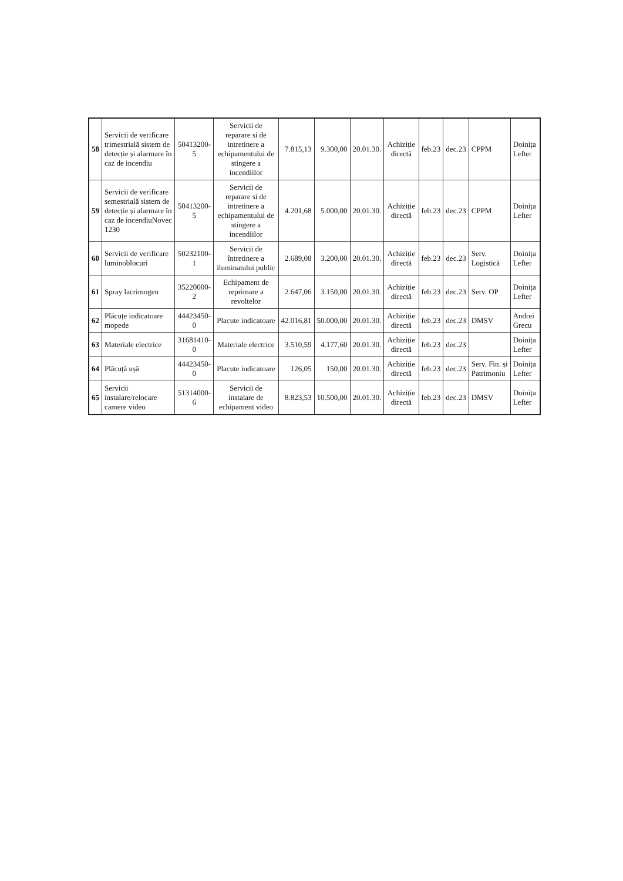| 58 | Servicii de verificare trimestrială sistem de detecție și alarmare în caz de incendiu | 50413200-5 | Servicii de reparare si de intretinere a echipamentului de stingere a incendiilor | 7.815,13 | 9.300,00 | 20.01.30. | Achiziție directă | feb.23 | dec.23 | CPPM | Doinița Lefter |
| 59 | Servicii de verificare semestrială sistem de detecție și alarmare în caz de incendiuNovec 1230 | 50413200-5 | Servicii de reparare si de intretinere a echipamentului de stingere a incendiilor | 4.201,68 | 5.000,00 | 20.01.30. | Achiziție directă | feb.23 | dec.23 | CPPM | Doinița Lefter |
| 60 | Servicii de verificare luminoblocuri | 50232100-1 | Servicii de întretinere a iluminatului public | 2.689,08 | 3.200,00 | 20.01.30. | Achiziție directă | feb.23 | dec.23 | Serv. Logistică | Doinița Lefter |
| 61 | Spray lacrimogen | 35220000-2 | Echipament de reprimare a revoltelor | 2.647,06 | 3.150,00 | 20.01.30. | Achiziție directă | feb.23 | dec.23 | Serv. OP | Doinița Lefter |
| 62 | Plăcuțe indicatoare mopede | 44423450-0 | Placute indicatoare | 42.016,81 | 50.000,00 | 20.01.30. | Achiziție directă | feb.23 | dec.23 | DMSV | Andrei Grecu |
| 63 | Materiale electrice | 31681410-0 | Materiale electrice | 3.510,59 | 4.177,60 | 20.01.30. | Achiziție directă | feb.23 | dec.23 | | Doinița Lefter |
| 64 | Plăcuță ușă | 44423450-0 | Placute indicatoare | 126,05 | 150,00 | 20.01.30. | Achiziție directă | feb.23 | dec.23 | Serv. Fin. și Patrimoniu | Doinița Lefter |
| 65 | Servicii instalare/relocare camere video | 51314000-6 | Servicii de instalare de echipament video | 8.823,53 | 10.500,00 | 20.01.30. | Achiziție directă | feb.23 | dec.23 | DMSV | Doinița Lefter |